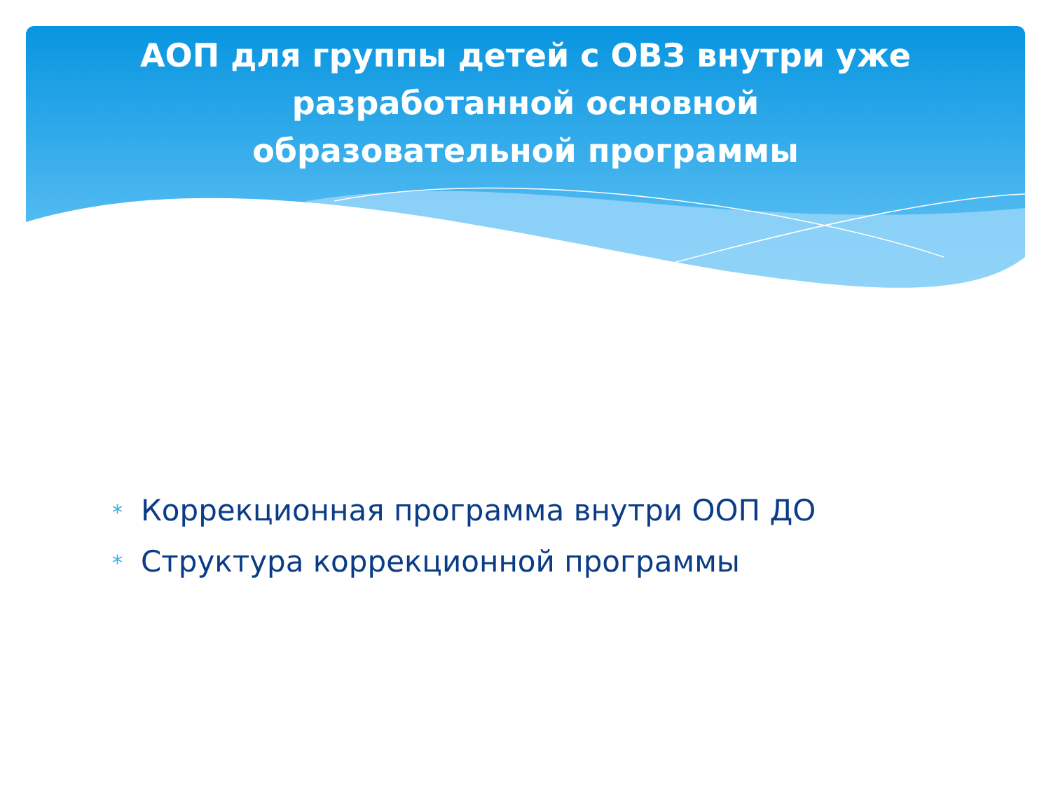АОП для группы детей с ОВЗ внутри уже разработанной основной образовательной программы
* Коррекционная программа внутри ООП ДО
* Структура коррекционной программы